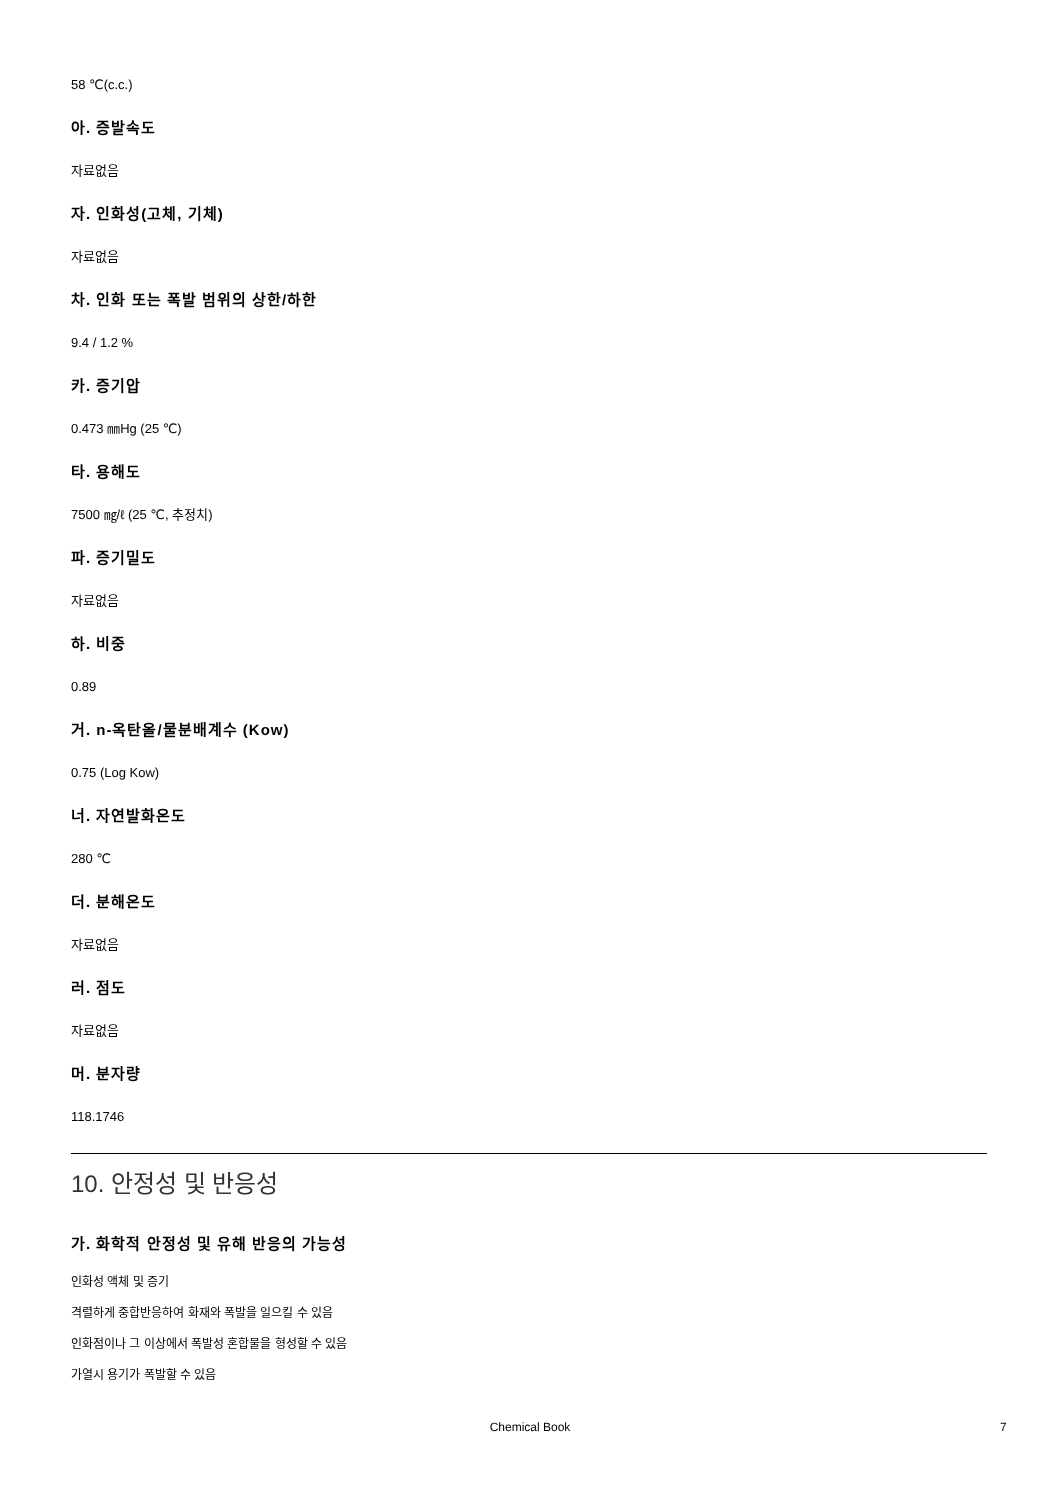58 ℃(c.c.)
아. 증발속도
자료없음
자. 인화성(고체, 기체)
자료없음
차. 인화 또는 폭발 범위의 상한/하한
9.4 / 1.2 %
카. 증기압
0.473 ㎜Hg (25 ℃)
타. 용해도
7500 ㎎/ℓ (25 ℃, 추정치)
파. 증기밀도
자료없음
하. 비중
0.89
거. n-옥탄올/물분배계수 (Kow)
0.75 (Log Kow)
너. 자연발화온도
280 ℃
더. 분해온도
자료없음
러. 점도
자료없음
머. 분자량
118.1746
10. 안정성 및 반응성
가. 화학적 안정성 및 유해 반응의 가능성
인화성 액체 및 증기
격렬하게 중합반응하여 화재와 폭발을 일으킬 수 있음
인화점이나 그 이상에서 폭발성 혼합물을 형성할 수 있음
가열시 용기가 폭발할 수 있음
Chemical Book 7